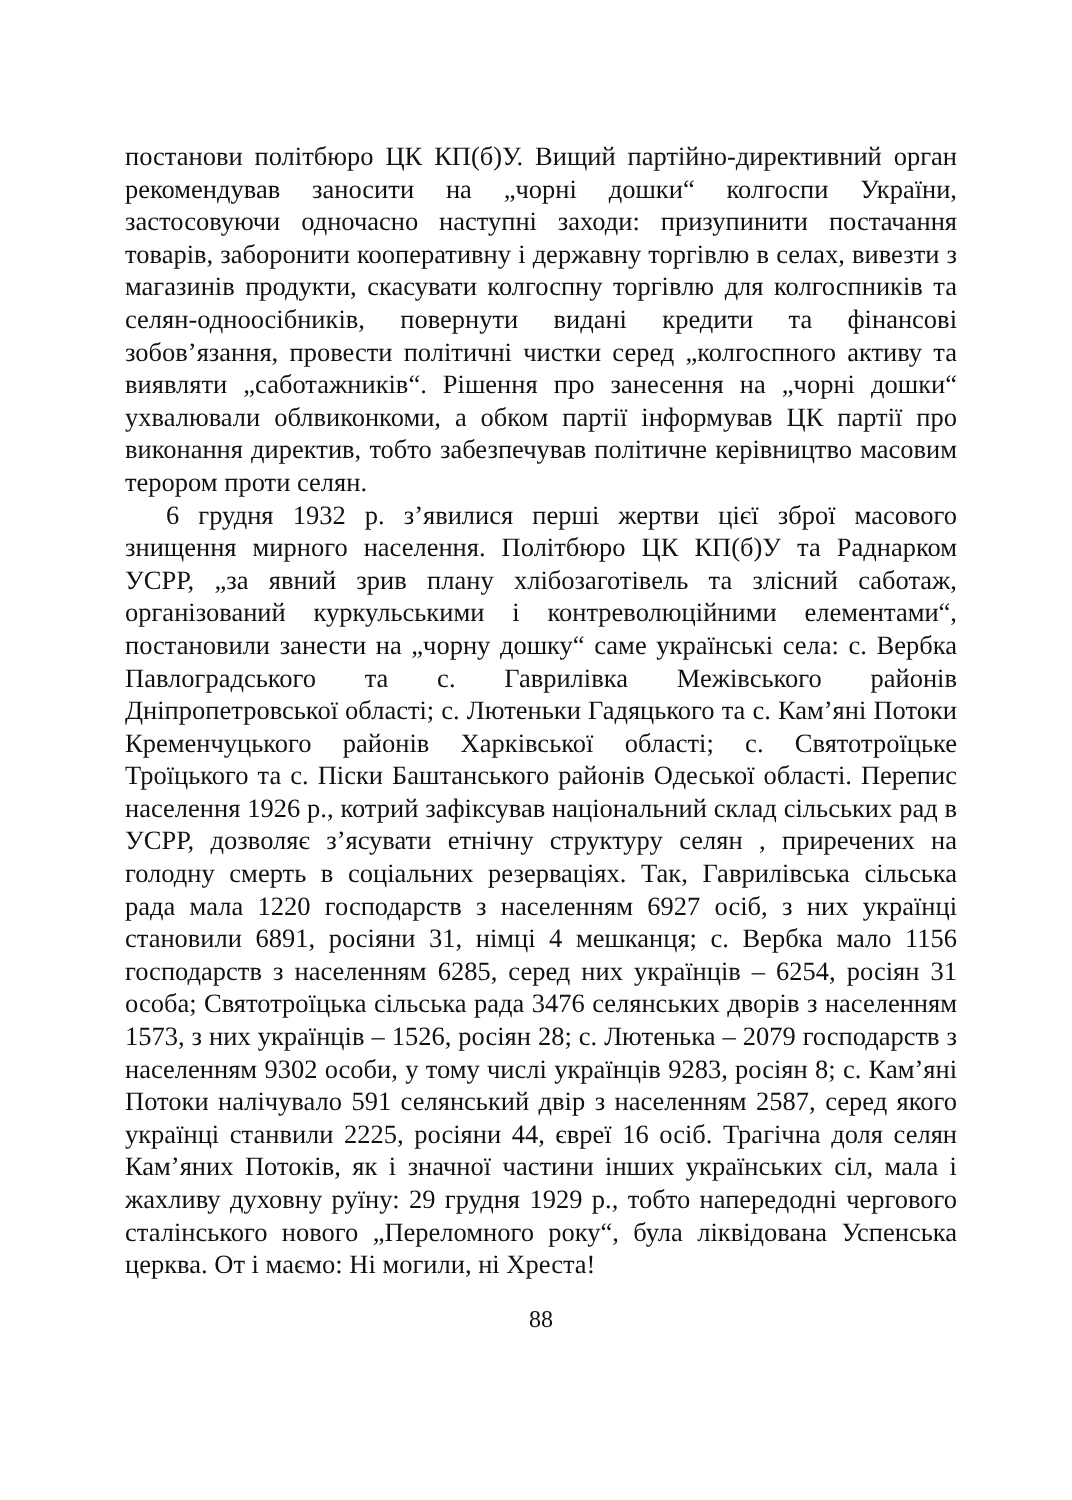постанови політбюро ЦК КП(б)У. Вищий партійно-директивний орган рекомендував заносити на „чорні дошки“ колгоспи України, застосовуючи одночасно наступні заходи: призупинити постачання товарів, заборонити кооперативну і державну торгівлю в селах, вивезти з магазинів продукти, скасувати колгоспну торгівлю для колгоспників та селян-одноосібників, повернути видані кредити та фінансові зобов’язання, провести політичні чистки серед „колгоспного активу та виявляти „саботажників“. Рішення про занесення на „чорні дошки“ ухвалювали облвиконкоми, а обком партії інформував ЦК партії про виконання директив, тобто забезпечував політичне керівництво масовим терором проти селян.
6 грудня 1932 р. з’явилися перші жертви цієї зброї масового знищення мирного населення. Політбюро ЦК КП(б)У та Раднарком УСРР, „за явний зрив плану хлібозаготівель та злісний саботаж, організований куркульськими і контреволюційними елементами“, постановили занести на „чорну дошку“ саме українські села: с. Вербка Павлоградського та с. Гаврилівка Межівського районів Дніпропетровської області; с. Лютеньки Гадяцького та с. Кам’яні Потоки Кременчуцького районів Харківської області; с. Святотроїцьке Троїцького та с. Піски Баштанського районів Одеської області. Перепис населення 1926 р., котрий зафіксував національний склад сільських рад в УСРР, дозволяє з’ясувати етнічну структуру селян , приречених на голодну смерть в соціальних резерваціях. Так, Гаврилівська сільська рада мала 1220 господарств з населенням 6927 осіб, з них українці становили 6891, росіяни 31, німці 4 мешканця; с. Вербка мало 1156 господарств з населенням 6285, серед них українців – 6254, росіян 31 особа; Святотроїцька сільська рада 3476 селянських дворів з населенням 1573, з них українців – 1526, росіян 28; с. Лютенька – 2079 господарств з населенням 9302 особи, у тому числі українців 9283, росіян 8; с. Кам’яні Потоки налічувало 591 селянський двір з населенням 2587, серед якого українці станвили 2225, росіяни 44, євреї 16 осіб. Трагічна доля селян Кам’яних Потоків, як і значної частини інших українських сіл, мала і жахливу духовну руїну: 29 грудня 1929 р., тобто напередодні чергового сталінського нового „Переломного року“, була ліквідована Успенська церква. От і маємо: Ні могили, ні Хреста!
88